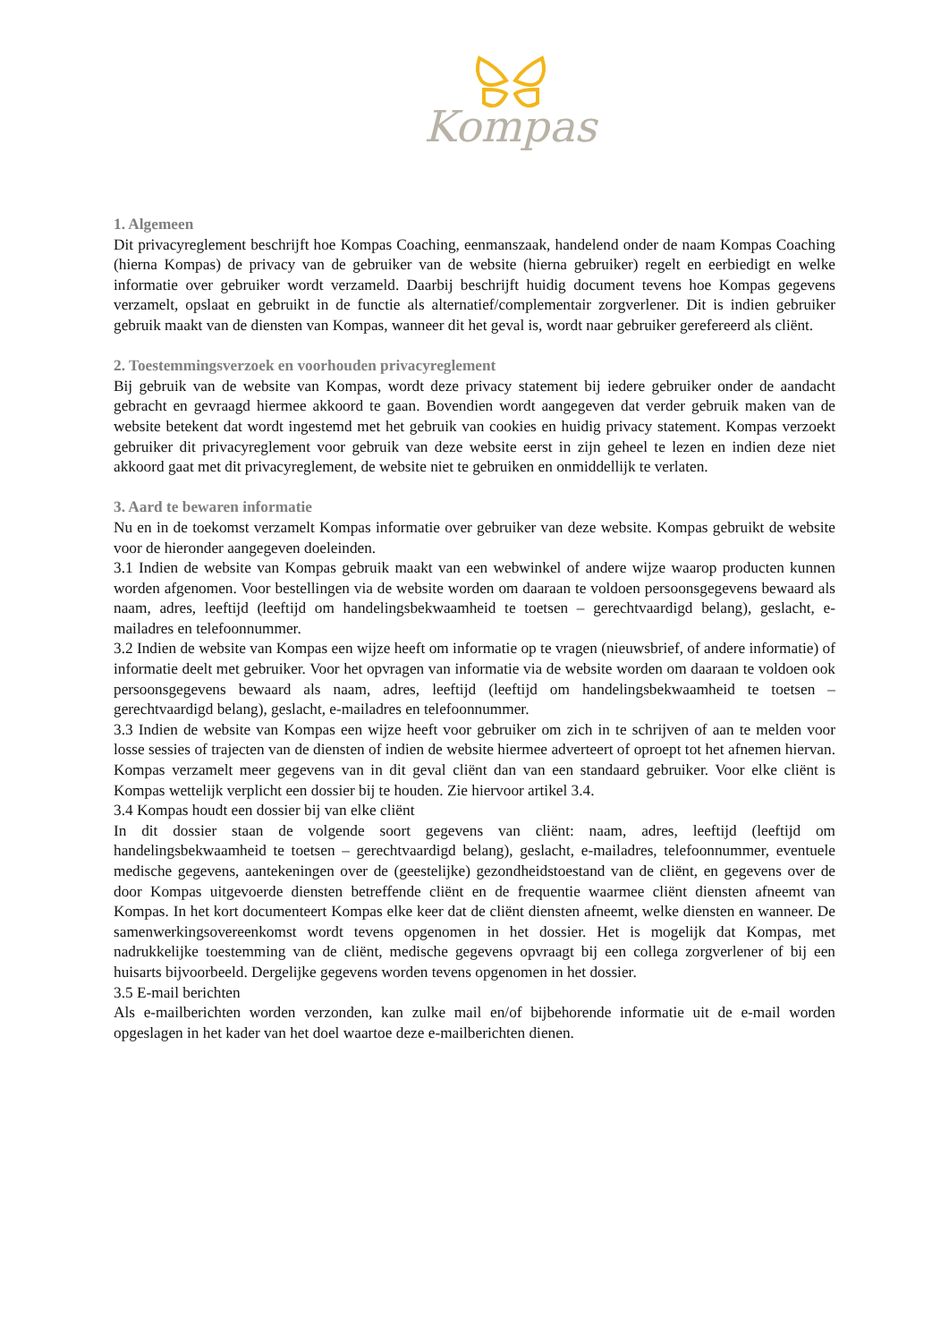Kompas
1. Algemeen
Dit privacyreglement beschrijft hoe Kompas Coaching, eenmanszaak, handelend onder de naam Kompas Coaching (hierna Kompas) de privacy van de gebruiker van de website (hierna gebruiker) regelt en eerbiedigt en welke informatie over gebruiker wordt verzameld. Daarbij beschrijft huidig document tevens hoe Kompas gegevens verzamelt, opslaat en gebruikt in de functie als alternatief/complementair zorgverlener. Dit is indien gebruiker gebruik maakt van de diensten van Kompas, wanneer dit het geval is, wordt naar gebruiker gerefereerd als cliënt.
2. Toestemmingsverzoek en voorhouden privacyreglement
Bij gebruik van de website van Kompas, wordt deze privacy statement bij iedere gebruiker onder de aandacht gebracht en gevraagd hiermee akkoord te gaan. Bovendien wordt aangegeven dat verder gebruik maken van de website betekent dat wordt ingestemd met het gebruik van cookies en huidig privacy statement. Kompas verzoekt gebruiker dit privacyreglement voor gebruik van deze website eerst in zijn geheel te lezen en indien deze niet akkoord gaat met dit privacyreglement, de website niet te gebruiken en onmiddellijk te verlaten.
3. Aard te bewaren informatie
Nu en in de toekomst verzamelt Kompas informatie over gebruiker van deze website. Kompas gebruikt de website voor de hieronder aangegeven doeleinden.
3.1 Indien de website van Kompas gebruik maakt van een webwinkel of andere wijze waarop producten kunnen worden afgenomen. Voor bestellingen via de website worden om daaraan te voldoen persoonsgegevens bewaard als naam, adres, leeftijd (leeftijd om handelingsbekwaamheid te toetsen – gerechtvaardigd belang), geslacht, e-mailadres en telefoonnummer.
3.2 Indien de website van Kompas een wijze heeft om informatie op te vragen (nieuwsbrief, of andere informatie) of informatie deelt met gebruiker. Voor het opvragen van informatie via de website worden om daaraan te voldoen ook persoonsgegevens bewaard als naam, adres, leeftijd (leeftijd om handelingsbekwaamheid te toetsen – gerechtvaardigd belang), geslacht, e-mailadres en telefoonnummer.
3.3 Indien de website van Kompas een wijze heeft voor gebruiker om zich in te schrijven of aan te melden voor losse sessies of trajecten van de diensten of indien de website hiermee adverteert of oproept tot het afnemen hiervan. Kompas verzamelt meer gegevens van in dit geval cliënt dan van een standaard gebruiker. Voor elke cliënt is Kompas wettelijk verplicht een dossier bij te houden. Zie hiervoor artikel 3.4.
3.4 Kompas houdt een dossier bij van elke cliënt
In dit dossier staan de volgende soort gegevens van cliënt: naam, adres, leeftijd (leeftijd om handelingsbekwaamheid te toetsen – gerechtvaardigd belang), geslacht, e-mailadres, telefoonnummer, eventuele medische gegevens, aantekeningen over de (geestelijke) gezondheidstoestand van de cliënt, en gegevens over de door Kompas uitgevoerde diensten betreffende cliënt en de frequentie waarmee cliënt diensten afneemt van Kompas. In het kort documenteert Kompas elke keer dat de cliënt diensten afneemt, welke diensten en wanneer. De samenwerkingsovereenkomst wordt tevens opgenomen in het dossier. Het is mogelijk dat Kompas, met nadrukkelijke toestemming van de cliënt, medische gegevens opvraagt bij een collega zorgverlener of bij een huisarts bijvoorbeeld. Dergelijke gegevens worden tevens opgenomen in het dossier.
3.5 E-mail berichten
Als e-mailberichten worden verzonden, kan zulke mail en/of bijbehorende informatie uit de e-mail worden opgeslagen in het kader van het doel waartoe deze e-mailberichten dienen.